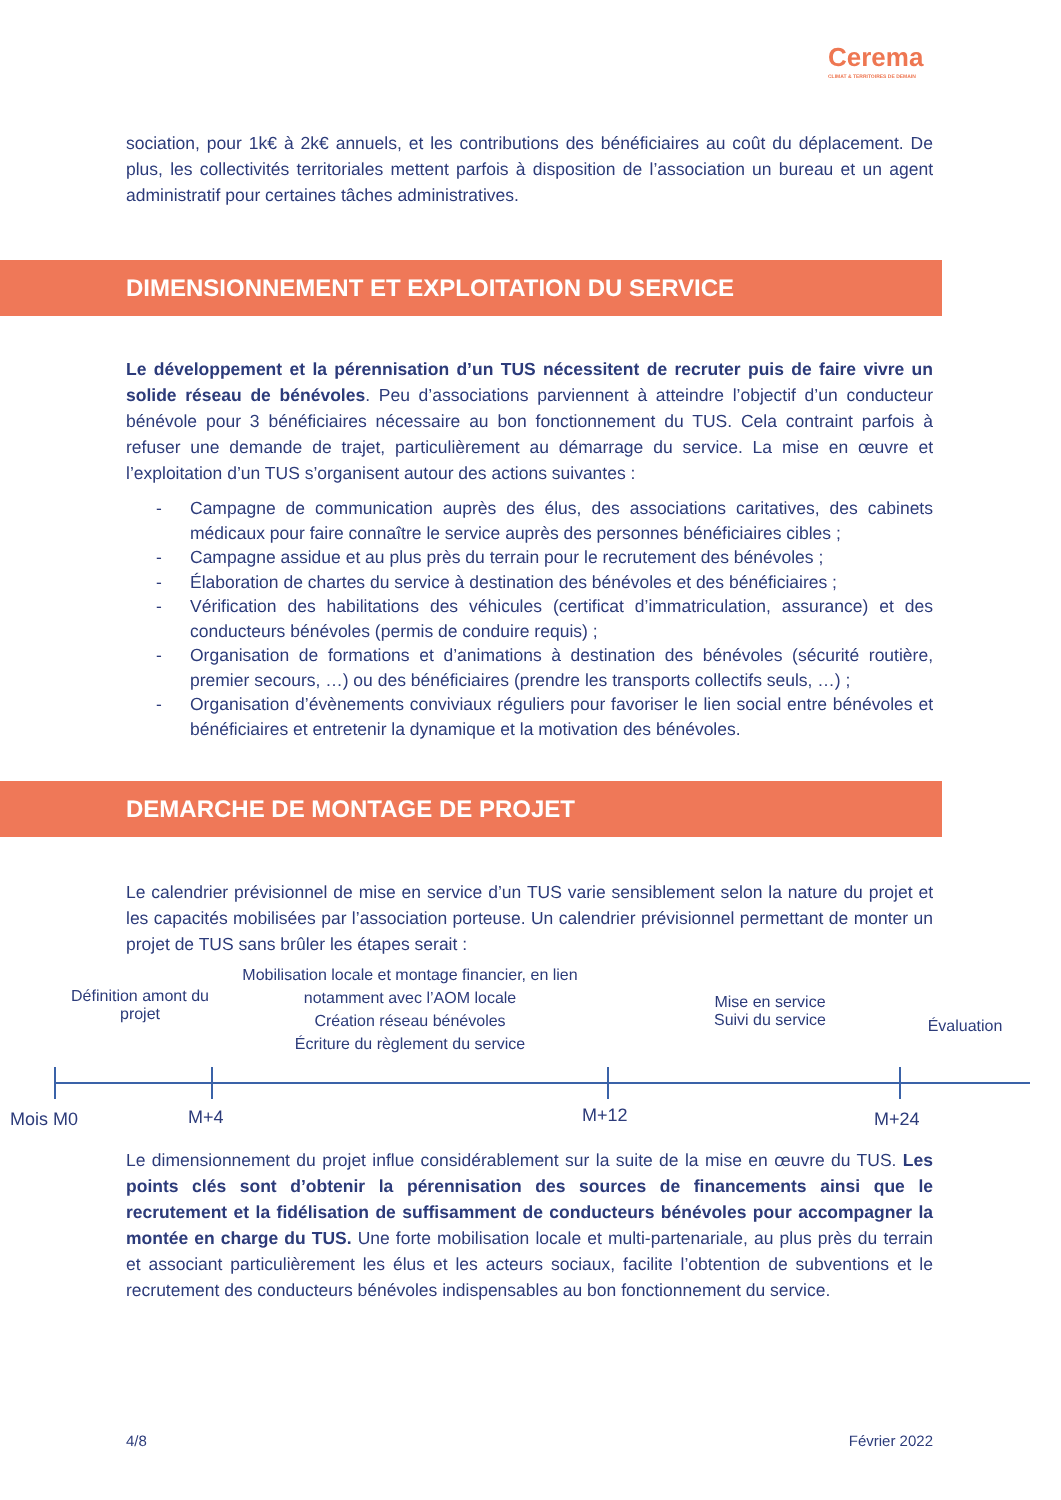Cerema
CLIMAT & TERRITOIRES DE DEMAIN
sociation, pour 1k€ à 2k€ annuels, et les contributions des bénéficiaires au coût du déplacement. De plus, les collectivités territoriales mettent parfois à disposition de l’association un bureau et un agent administratif pour certaines tâches administratives.
DIMENSIONNEMENT ET EXPLOITATION DU SERVICE
Le développement et la pérennisation d’un TUS nécessitent de recruter puis de faire vivre un solide réseau de bénévoles. Peu d’associations parviennent à atteindre l’objectif d’un conducteur bénévole pour 3 bénéficiaires nécessaire au bon fonctionnement du TUS. Cela contraint parfois à refuser une demande de trajet, particulièrement au démarrage du service. La mise en œuvre et l’exploitation d’un TUS s’organisent autour des actions suivantes :
- Campagne de communication auprès des élus, des associations caritatives, des cabinets médicaux pour faire connaître le service auprès des personnes bénéficiaires cibles ;
- Campagne assidue et au plus près du terrain pour le recrutement des bénévoles ;
- Élaboration de chartes du service à destination des bénévoles et des bénéficiaires ;
- Vérification des habilitations des véhicules (certificat d’immatriculation, assurance) et des conducteurs bénévoles (permis de conduire requis) ;
- Organisation de formations et d’animations à destination des bénévoles (sécurité routière, premier secours, …) ou des bénéficiaires (prendre les transports collectifs seuls, …) ;
- Organisation d’évènements conviviaux réguliers pour favoriser le lien social entre bénévoles et bénéficiaires et entretenir la dynamique et la motivation des bénévoles.
DEMARCHE DE MONTAGE DE PROJET
Le calendrier prévisionnel de mise en service d’un TUS varie sensiblement selon la nature du projet et les capacités mobilisées par l’association porteuse. Un calendrier prévisionnel permettant de monter un projet de TUS sans brûler les étapes serait :
Définition amont du projet
Mobilisation locale et montage financier, en lien notamment avec l’AOM locale
Création réseau bénévoles
Écriture du règlement du service
Mise en service
Suivi du service
Évaluation
Mois M0 M+4 M+12 M+24
Le dimensionnement du projet influe considérablement sur la suite de la mise en œuvre du TUS. Les points clés sont d’obtenir la pérennisation des sources de financements ainsi que le recrutement et la fidélisation de suffisamment de conducteurs bénévoles pour accompagner la montée en charge du TUS. Une forte mobilisation locale et multi-partenariale, au plus près du terrain et associant particulièrement les élus et les acteurs sociaux, facilite l’obtention de subventions et le recrutement des conducteurs bénévoles indispensables au bon fonctionnement du service.
4/8 Février 2022